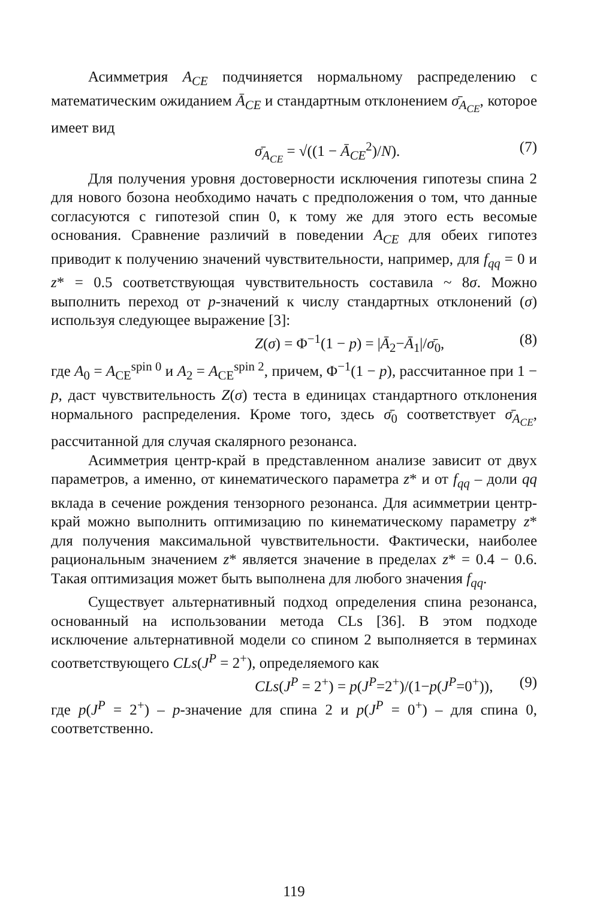Асимметрия A<sub>CE</sub> подчиняется нормальному распределению с математическим ожиданием Ā<sub>CE</sub> и стандартным отклонением σ̄<sub>A<sub>CE</sub></sub>, которое имеет вид
σ̄<sub>A<sub>CE</sub></sub> = √((1 − Ā<sub>CE</sub><sup>2</sup>)/N). (7)
Для получения уровня достоверности исключения гипотезы спина 2 для нового бозона необходимо начать с предположения о том, что данные согласуются с гипотезой спин 0, к тому же для этого есть весомые основания. Сравнение различий в поведении A<sub>CE</sub> для обеих гипотез приводит к получению значений чувствительности, например, для f<sub>qq</sub> = 0 и z* = 0.5 соответствующая чувствительность составила ~ 8σ. Можно выполнить переход от p-значений к числу стандартных отклонений (σ) используя следующее выражение [3]:
Z(σ) = Φ<sup>−1</sup>(1 − p) = |Ā<sub>2</sub>−Ā<sub>1</sub>|/σ̄<sub>0</sub>, (8)
где A<sub>0</sub> = A<sub>CE</sub><sup>spin 0</sup> и A<sub>2</sub> = A<sub>CE</sub><sup>spin 2</sup>, причем, Φ<sup>−1</sup>(1 − p), рассчитанное при 1 − p, даст чувствительность Z(σ) теста в единицах стандартного отклонения нормального распределения. Кроме того, здесь σ̄<sub>0</sub> соответствует σ̄<sub>A<sub>CE</sub></sub>, рассчитанной для случая скалярного резонанса.
Асимметрия центр-край в представленном анализе зависит от двух параметров, а именно, от кинематического параметра z* и от f<sub>qq</sub> – доли qq вклада в сечение рождения тензорного резонанса. Для асимметрии центр-край можно выполнить оптимизацию по кинематическому параметру z* для получения максимальной чувствительности. Фактически, наиболее рациональным значением z* является значение в пределах z* = 0.4 − 0.6. Такая оптимизация может быть выполнена для любого значения f<sub>qq</sub>.
Существует альтернативный подход определения спина резонанса, основанный на использовании метода CLs [36]. В этом подходе исключение альтернативной модели со спином 2 выполняется в терминах соответствующего CLs(J<sup>P</sup> = 2<sup>+</sup>), определяемого как
CLs(J<sup>P</sup> = 2<sup>+</sup>) = p(J<sup>P</sup>=2<sup>+</sup>)/(1−p(J<sup>P</sup>=0<sup>+</sup>)), (9)
где p(J<sup>P</sup> = 2<sup>+</sup>) – p-значение для спина 2 и p(J<sup>P</sup> = 0<sup>+</sup>) – для спина 0, соответственно.
119